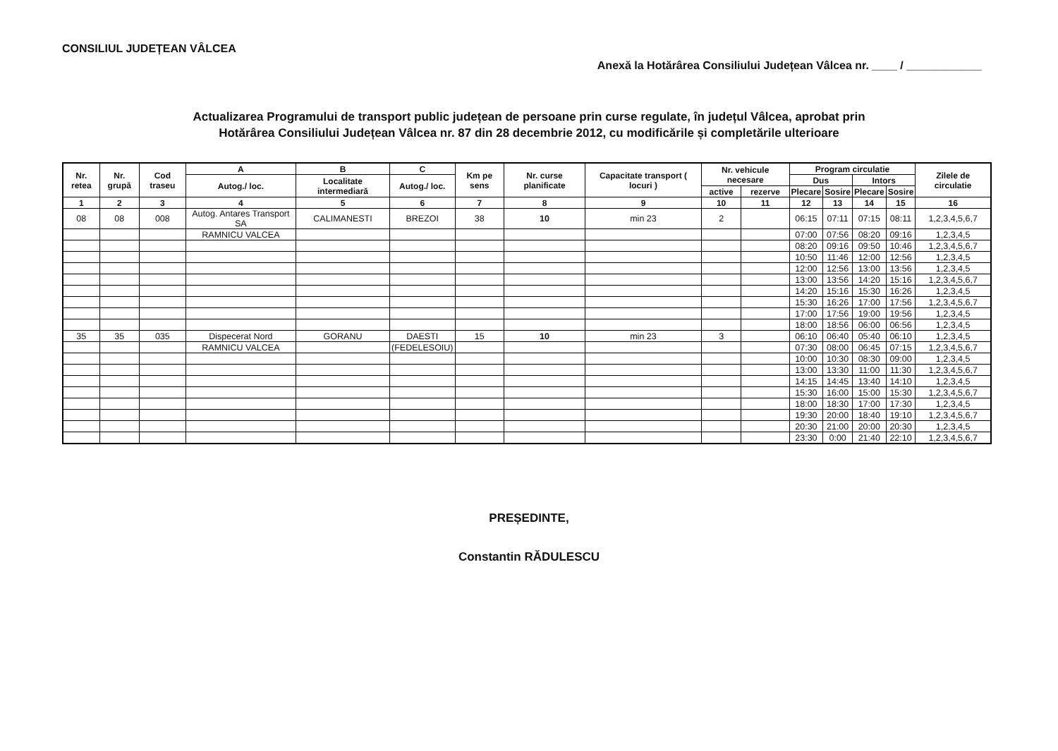CONSILIUL JUDEȚEAN VÂLCEA
Anexă la Hotărârea Consiliului Județean Vâlcea nr. ____ / ____________
Actualizarea Programului de transport public județean de persoane prin curse regulate, în județul Vâlcea, aprobat prin
Hotărârea Consiliului Județean Vâlcea nr. 87 din 28 decembrie 2012, cu modificările și completările ulterioare
| Nr. retea | Nr. grupă | Cod traseu | A | B | C | Km pe sens | Nr. curse planificate | Capacitate transport ( locuri ) | Nr. vehicule necesare | | Program circulatie | | | | Zilele de circulatie |
| --- | --- | --- | --- | --- | --- | --- | --- | --- | --- | --- | --- | --- | --- | --- | --- |
| | | | Autog./ loc. | Localitate intermediară | Autog./ loc. | | | | | | Dus | | Intors | | |
| | | | | | | | | | active | rezerve | Plecare | Sosire | Plecare | Sosire | |
| 1 | 2 | 3 | 4 | 5 | 6 | 7 | 8 | 9 | 10 | 11 | 12 | 13 | 14 | 15 | 16 |
| 08 | 08 | 008 | Autog. Antares Transport SA | CALIMANESTI | BREZOI | 38 | 10 | min 23 | 2 | | 06:15 | 07:11 | 07:15 | 08:11 | 1,2,3,4,5,6,7 |
| | | | RAMNICU VALCEA | | | | | | | | 07:00 | 07:56 | 08:20 | 09:16 | 1,2,3,4,5 |
| | | | | | | | | | | | 08:20 | 09:16 | 09:50 | 10:46 | 1,2,3,4,5,6,7 |
| | | | | | | | | | | | 10:50 | 11:46 | 12:00 | 12:56 | 1,2,3,4,5 |
| | | | | | | | | | | | 12:00 | 12:56 | 13:00 | 13:56 | 1,2,3,4,5 |
| | | | | | | | | | | | 13:00 | 13:56 | 14:20 | 15:16 | 1,2,3,4,5,6,7 |
| | | | | | | | | | | | 14:20 | 15:16 | 15:30 | 16:26 | 1,2,3,4,5 |
| | | | | | | | | | | | 15:30 | 16:26 | 17:00 | 17:56 | 1,2,3,4,5,6,7 |
| | | | | | | | | | | | 17:00 | 17:56 | 19:00 | 19:56 | 1,2,3,4,5 |
| | | | | | | | | | | | 18:00 | 18:56 | 06:00 | 06:56 | 1,2,3,4,5 |
| 35 | 35 | 035 | Dispecerat Nord | GORANU | DAESTI | 15 | 10 | min 23 | 3 | | 06:10 | 06:40 | 05:40 | 06:10 | 1,2,3,4,5 |
| | | | RAMNICU VALCEA | | (FEDELESOIU) | | | | | | 07:30 | 08:00 | 06:45 | 07:15 | 1,2,3,4,5,6,7 |
| | | | | | | | | | | | 10:00 | 10:30 | 08:30 | 09:00 | 1,2,3,4,5 |
| | | | | | | | | | | | 13:00 | 13:30 | 11:00 | 11:30 | 1,2,3,4,5,6,7 |
| | | | | | | | | | | | 14:15 | 14:45 | 13:40 | 14:10 | 1,2,3,4,5 |
| | | | | | | | | | | | 15:30 | 16:00 | 15:00 | 15:30 | 1,2,3,4,5,6,7 |
| | | | | | | | | | | | 18:00 | 18:30 | 17:00 | 17:30 | 1,2,3,4,5 |
| | | | | | | | | | | | 19:30 | 20:00 | 18:40 | 19:10 | 1,2,3,4,5,6,7 |
| | | | | | | | | | | | 20:30 | 21:00 | 20:00 | 20:30 | 1,2,3,4,5 |
| | | | | | | | | | | | 23:30 | 0:00 | 21:40 | 22:10 | 1,2,3,4,5,6,7 |
PREȘEDINTE,
Constantin RĂDULESCU